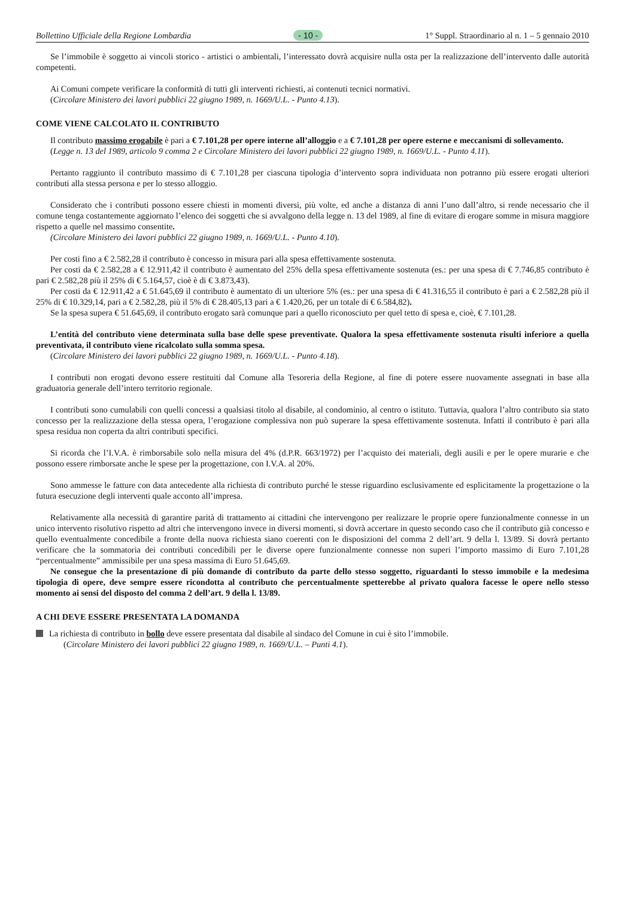Bollettino Ufficiale della Regione Lombardia - 10 - 1° Suppl. Straordinario al n. 1 – 5 gennaio 2010
Se l’immobile è soggetto ai vincoli storico - artistici o ambientali, l’interessato dovrà acquisire nulla osta per la realizzazione dell’intervento dalle autorità competenti.
Ai Comuni compete verificare la conformità di tutti gli interventi richiesti, ai contenuti tecnici normativi.
(Circolare Ministero dei lavori pubblici 22 giugno 1989, n. 1669/U.L. - Punto 4.13).
COME VIENE CALCOLATO IL CONTRIBUTO
Il contributo massimo erogabile è pari a € 7.101,28 per opere interne all’alloggio e a € 7.101,28 per opere esterne e meccanismi di sollevamento.
(Legge n. 13 del 1989, articolo 9 comma 2 e Circolare Ministero dei lavori pubblici 22 giugno 1989, n. 1669/U.L. - Punto 4.11).
Pertanto raggiunto il contributo massimo di € 7.101,28 per ciascuna tipologia d’intervento sopra individuata non potranno più essere erogati ulteriori contributi alla stessa persona e per lo stesso alloggio.
Considerato che i contributi possono essere chiesti in momenti diversi, più volte, ed anche a distanza di anni l’uno dall’altro, si rende necessario che il comune tenga costantemente aggiornato l’elenco dei soggetti che si avvalgono della legge n. 13 del 1989, al fine di evitare di erogare somme in misura maggiore rispetto a quelle nel massimo consentite.
(Circolare Ministero dei lavori pubblici 22 giugno 1989, n. 1669/U.L. - Punto 4.10).
Per costi fino a € 2.582,28 il contributo è concesso in misura pari alla spesa effettivamente sostenuta.
Per costi da € 2.582,28 a € 12.911,42 il contributo è aumentato del 25% della spesa effettivamente sostenuta (es.: per una spesa di € 7.746,85 contributo è pari € 2.582,28 più il 25% di € 5.164,57, cioè è di € 3.873,43).
Per costi da € 12.911,42 a € 51.645,69 il contributo è aumentato di un ulteriore 5% (es.: per una spesa di € 41.316,55 il contributo è pari a € 2.582,28 più il 25% di € 10.329,14, pari a € 2.582,28, più il 5% di € 28.405,13 pari a € 1.420,26, per un totale di € 6.584,82).
Se la spesa supera € 51.645,69, il contributo erogato sarà comunque pari a quello riconosciuto per quel tetto di spesa e, cioè, € 7.101,28.
L’entità del contributo viene determinata sulla base delle spese preventivate. Qualora la spesa effettivamente sostenuta risulti inferiore a quella preventivata, il contributo viene ricalcolato sulla somma spesa.
(Circolare Ministero dei lavori pubblici 22 giugno 1989, n. 1669/U.L. - Punto 4.18).
I contributi non erogati devono essere restituiti dal Comune alla Tesoreria della Regione, al fine di potere essere nuovamente assegnati in base alla graduatoria generale dell’intero territorio regionale.
I contributi sono cumulabili con quelli concessi a qualsiasi titolo al disabile, al condominio, al centro o istituto. Tuttavia, qualora l’altro contributo sia stato concesso per la realizzazione della stessa opera, l’erogazione complessiva non può superare la spesa effettivamente sostenuta. Infatti il contributo è pari alla spesa residua non coperta da altri contributi specifici.
Si ricorda che l’I.V.A. è rimborsabile solo nella misura del 4% (d.P.R. 663/1972) per l’acquisto dei materiali, degli ausili e per le opere murarie e che possono essere rimborsate anche le spese per la progettazione, con I.V.A. al 20%.
Sono ammesse le fatture con data antecedente alla richiesta di contributo purché le stesse riguardino esclusivamente ed esplicitamente la progettazione o la futura esecuzione degli interventi quale acconto all’impresa.
Relativamente alla necessità di garantire parità di trattamento ai cittadini che intervengono per realizzare le proprie opere funzionalmente connesse in un unico intervento risolutivo rispetto ad altri che intervengono invece in diversi momenti, si dovrà accertare in questo secondo caso che il contributo già concesso e quello eventualmente concedibile a fronte della nuova richiesta siano coerenti con le disposizioni del comma 2 dell’art. 9 della l. 13/89. Si dovrà pertanto verificare che la sommatoria dei contributi concedibili per le diverse opere funzionalmente connesse non superi l’importo massimo di Euro 7.101,28 “percentualmente” ammissibile per una spesa massima di Euro 51.645,69.
Ne consegue che la presentazione di più domande di contributo da parte dello stesso soggetto, riguardanti lo stesso immobile e la medesima tipologia di opere, deve sempre essere ricondotta al contributo che percentualmente spetterebbe al privato qualora facesse le opere nello stesso momento ai sensi del disposto del comma 2 dell’art. 9 della l. 13/89.
A CHI DEVE ESSERE PRESENTATA LA DOMANDA
La richiesta di contributo in bollo deve essere presentata dal disabile al sindaco del Comune in cui è sito l’immobile.
(Circolare Ministero dei lavori pubblici 22 giugno 1989, n. 1669/U.L. – Punti 4.1).